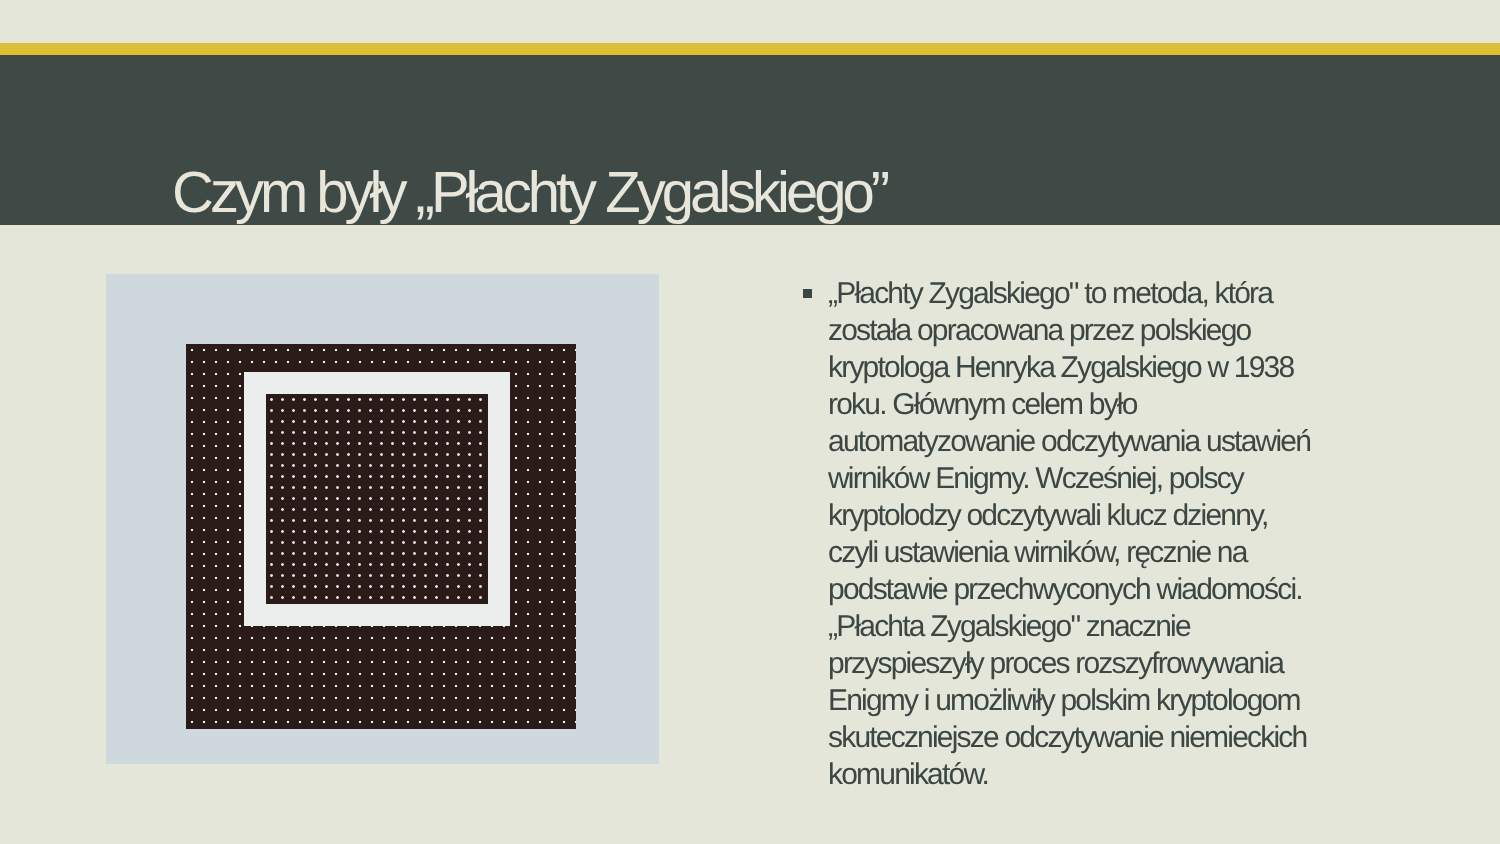Czym były „Płachty Zygalskiego”
„Płachty Zygalskiego" to metoda, która została opracowana przez polskiego kryptologa Henryka Zygalskiego w 1938 roku. Głównym celem było automatyzowanie odczytywania ustawień wirników Enigmy. Wcześniej, polscy kryptolodzy odczytywali klucz dzienny, czyli ustawienia wirników, ręcznie na podstawie przechwyconych wiadomości. „Płachta Zygalskiego" znacznie przyspieszyły proces rozszyfrowywania Enigmy i umożliwiły polskim kryptologom skuteczniejsze odczytywanie niemieckich komunikatów.